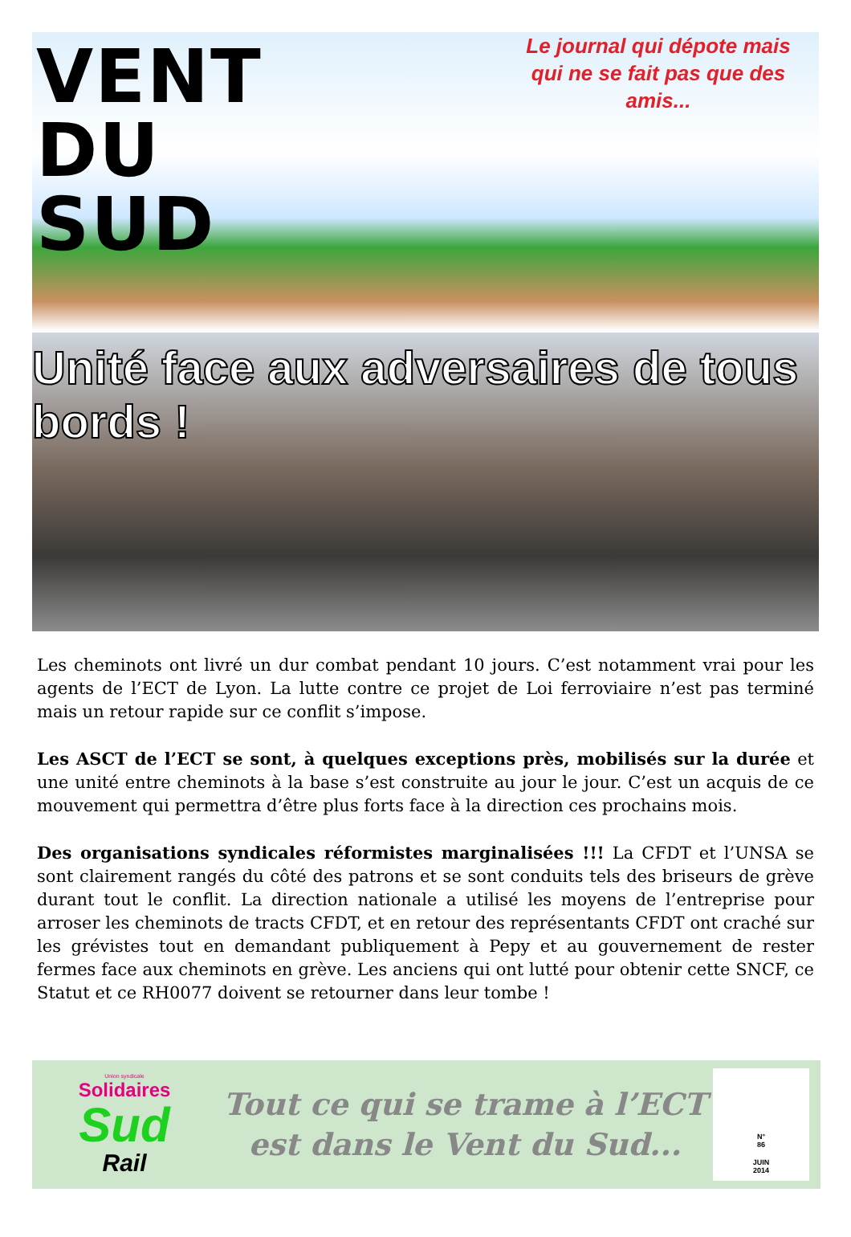VENT
DU
SUD
Le journal qui dépote mais qui ne se fait pas que des amis...
Unité face aux adversaires de tous bords !
Les cheminots ont livré un dur combat pendant 10 jours. C’est notamment vrai pour les agents de l’ECT de Lyon. La lutte contre ce projet de Loi ferroviaire n’est pas terminé mais un retour rapide sur ce conflit s’impose.
Les ASCT de l’ECT se sont, à quelques exceptions près, mobilisés sur la durée et une unité entre cheminots à la base s’est construite au jour le jour. C’est un acquis de ce mouvement qui permettra d’être plus forts face à la direction ces prochains mois.
Des organisations syndicales réformistes marginalisées !!! La CFDT et l’UNSA se sont clairement rangés du côté des patrons et se sont conduits tels des briseurs de grève durant tout le conflit. La direction nationale a utilisé les moyens de l’entreprise pour arroser les cheminots de tracts CFDT, et en retour des représentants CFDT ont craché sur les grévistes tout en demandant publiquement à Pepy et au gouvernement de rester fermes face aux cheminots en grève. Les anciens qui ont lutté pour obtenir cette SNCF, ce Statut et ce RH0077 doivent se retourner dans leur tombe !
Union syndicale
Solidaires
Sud
Rail
Tout ce qui se trame à l’ECT
est dans le Vent du Sud...
N°
86
JUIN
2014